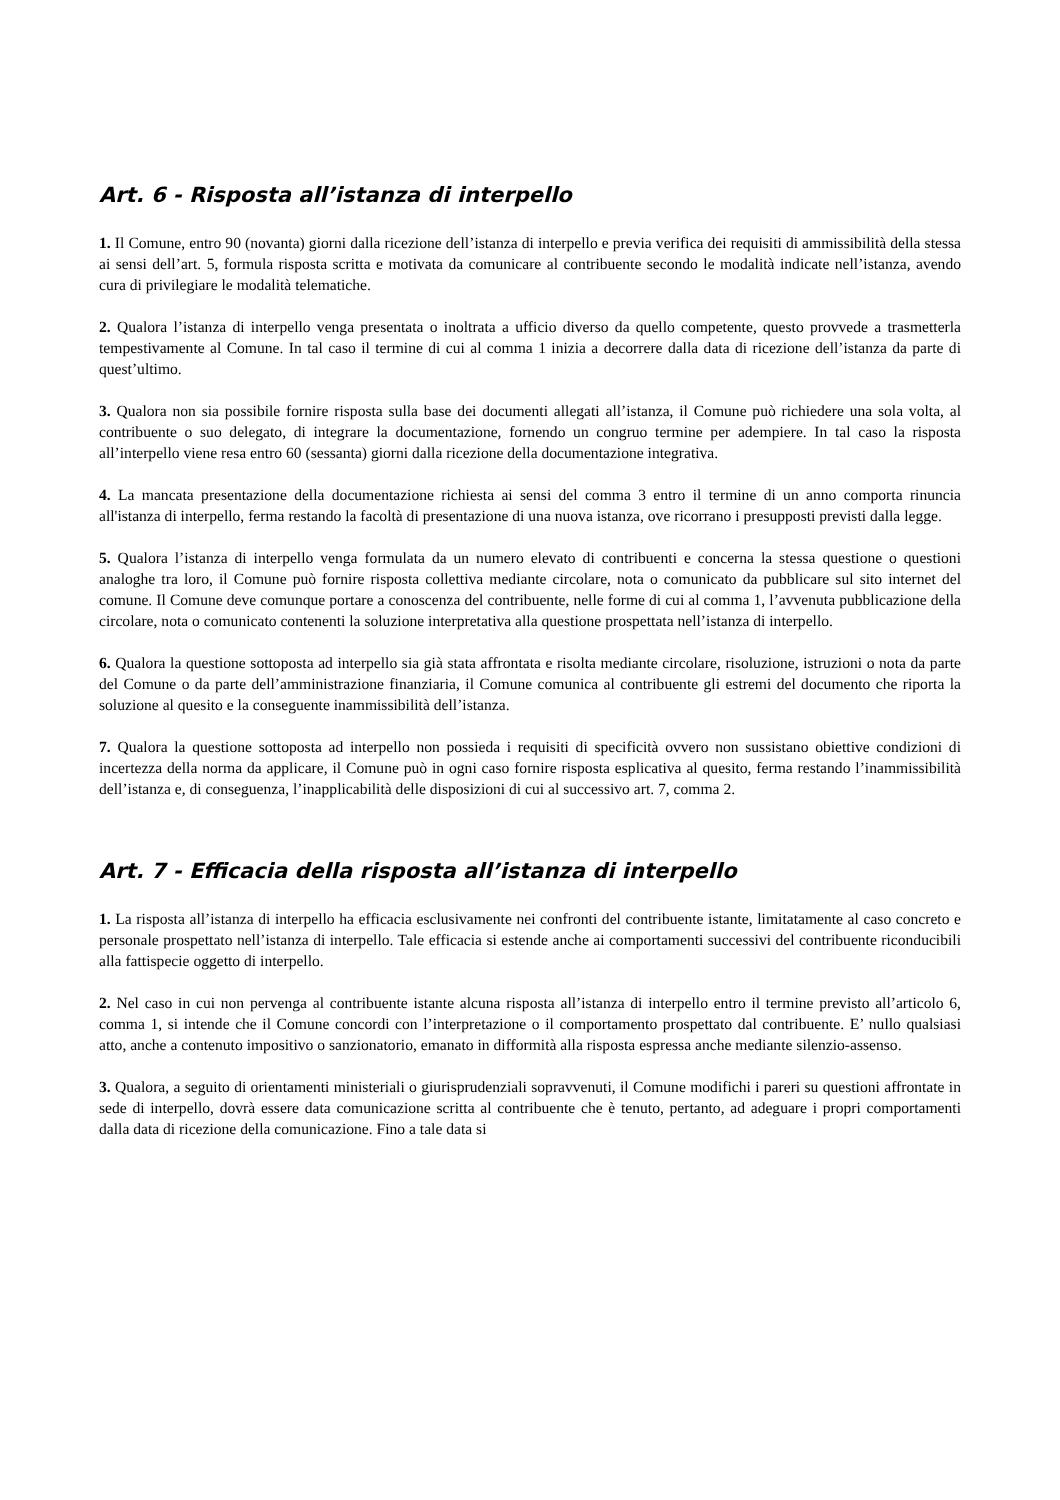Art. 6 - Risposta all’istanza di interpello
1. Il Comune, entro 90 (novanta) giorni dalla ricezione dell’istanza di interpello e previa verifica dei requisiti di ammissibilità della stessa ai sensi dell’art. 5, formula risposta scritta e motivata da comunicare al contribuente secondo le modalità indicate nell’istanza, avendo cura di privilegiare le modalità telematiche.
2. Qualora l’istanza di interpello venga presentata o inoltrata a ufficio diverso da quello competente, questo provvede a trasmetterla tempestivamente al Comune. In tal caso il termine di cui al comma 1 inizia a decorrere dalla data di ricezione dell’istanza da parte di quest’ultimo.
3. Qualora non sia possibile fornire risposta sulla base dei documenti allegati all’istanza, il Comune può richiedere una sola volta, al contribuente o suo delegato, di integrare la documentazione, fornendo un congruo termine per adempiere. In tal caso la risposta all’interpello viene resa entro 60 (sessanta) giorni dalla ricezione della documentazione integrativa.
4. La mancata presentazione della documentazione richiesta ai sensi del comma 3 entro il termine di un anno comporta rinuncia all'istanza di interpello, ferma restando la facoltà di presentazione di una nuova istanza, ove ricorrano i presupposti previsti dalla legge.
5. Qualora l’istanza di interpello venga formulata da un numero elevato di contribuenti e concerna la stessa questione o questioni analoghe tra loro, il Comune può fornire risposta collettiva mediante circolare, nota o comunicato da pubblicare sul sito internet del comune. Il Comune deve comunque portare a conoscenza del contribuente, nelle forme di cui al comma 1, l’avvenuta pubblicazione della circolare, nota o comunicato contenenti la soluzione interpretativa alla questione prospettata nell’istanza di interpello.
6. Qualora la questione sottoposta ad interpello sia già stata affrontata e risolta mediante circolare, risoluzione, istruzioni o nota da parte del Comune o da parte dell’amministrazione finanziaria, il Comune comunica al contribuente gli estremi del documento che riporta la soluzione al quesito e la conseguente inammissibilità dell’istanza.
7. Qualora la questione sottoposta ad interpello non possieda i requisiti di specificità ovvero non sussistano obiettive condizioni di incertezza della norma da applicare, il Comune può in ogni caso fornire risposta esplicativa al quesito, ferma restando l’inammissibilità dell’istanza e, di conseguenza, l’inapplicabilità delle disposizioni di cui al successivo art. 7, comma 2.
Art. 7 - Efficacia della risposta all’istanza di interpello
1. La risposta all’istanza di interpello ha efficacia esclusivamente nei confronti del contribuente istante, limitatamente al caso concreto e personale prospettato nell’istanza di interpello. Tale efficacia si estende anche ai comportamenti successivi del contribuente riconducibili alla fattispecie oggetto di interpello.
2. Nel caso in cui non pervenga al contribuente istante alcuna risposta all’istanza di interpello entro il termine previsto all’articolo 6, comma 1, si intende che il Comune concordi con l’interpretazione o il comportamento prospettato dal contribuente. E’ nullo qualsiasi atto, anche a contenuto impositivo o sanzionatorio, emanato in difformità alla risposta espressa anche mediante silenzio-assenso.
3. Qualora, a seguito di orientamenti ministeriali o giurisprudenziali sopravvenuti, il Comune modifichi i pareri su questioni affrontate in sede di interpello, dovrà essere data comunicazione scritta al contribuente che è tenuto, pertanto, ad adeguare i propri comportamenti dalla data di ricezione della comunicazione. Fino a tale data si